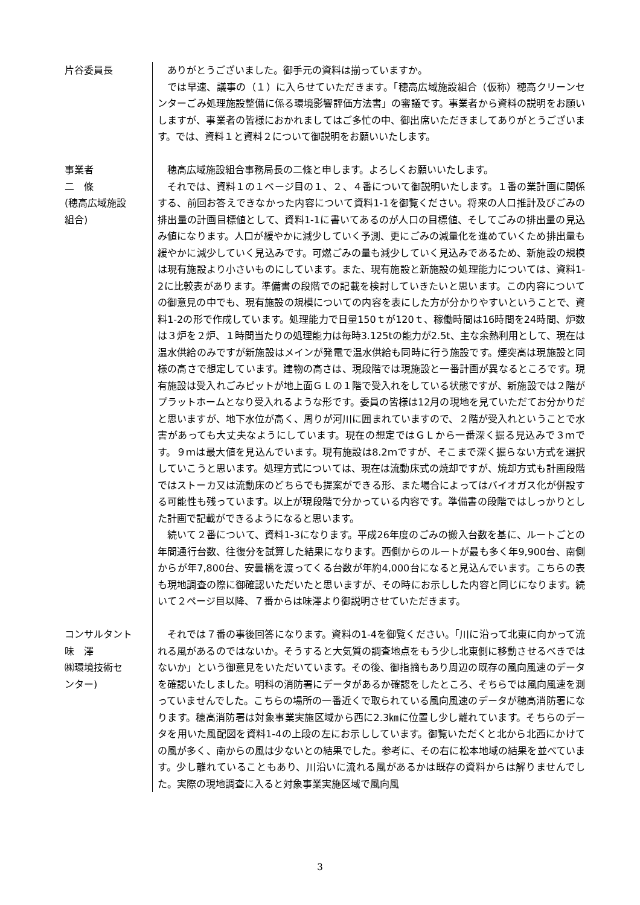片谷委員長 ありがとうございました。御手元の資料は揃っていますか。
では早速、議事の（１）に入らせていただきます。「穂高広域施設組合（仮称）穂高クリーンセンターごみ処理施設整備に係る環境影響評価方法書」の審議です。事業者から資料の説明をお願いしますが、事業者の皆様におかれましてはご多忙の中、御出席いただきましてありがとうございます。では、資料１と資料２について御説明をお願いいたします。
事業者
二　條
(穂高広域施設
組合)
穂高広域施設組合事務局長の二條と申します。よろしくお願いいたします。
それでは、資料１の１ページ目の１、２、４番について御説明いたします。１番の業計画に関係する、前回お答えできなかった内容について資料1-1を御覧ください。将来の人口推計及びごみの排出量の計画目標値として、資料1-1に書いてあるのが人口の目標値、そしてごみの排出量の見込み値になります。人口が緩やかに減少していく予測、更にごみの減量化を進めていくため排出量も緩やかに減少していく見込みです。可燃ごみの量も減少していく見込みであるため、新施設の規模は現有施設より小さいものにしています。また、現有施設と新施設の処理能力については、資料1-2に比較表があります。準備書の段階での記載を検討していきたいと思います。この内容についての御意見の中でも、現有施設の規模についての内容を表にした方が分かりやすいということで、資料1-2の形で作成しています。処理能力で日量150ｔが120ｔ、稼働時間は16時間を24時間、炉数は３炉を２炉、１時間当たりの処理能力は毎時3.125tの能力が2.5t、主な余熱利用として、現在は温水供給のみですが新施設はメインが発電で温水供給も同時に行う施設です。煙突高は現施設と同様の高さで想定しています。建物の高さは、現段階では現施設と一番計画が異なるところです。現有施設は受入れごみピットが地上面ＧＬの１階で受入れをしている状態ですが、新施設では２階がプラットホームとなり受入れるような形です。委員の皆様は12月の現地を見ていただてお分かりだと思いますが、地下水位が高く、周りが河川に囲まれていますので、２階が受入れということで水害があっても大丈夫なようにしています。現在の想定ではＧＬから一番深く掘る見込みで３ｍです。９ｍは最大値を見込んでいます。現有施設は8.2ｍですが、そこまで深く掘らない方式を選択していこうと思います。処理方式については、現在は流動床式の焼却ですが、焼却方式も計画段階ではストーカ又は流動床のどちらでも提案ができる形、また場合によってはバイオガス化が併設する可能性も残っています。以上が現段階で分かっている内容です。準備書の段階ではしっかりとした計画で記載ができるようになると思います。
続いて２番について、資料1-3になります。平成26年度のごみの搬入台数を基に、ルートごとの年間通行台数、往復分を試算した結果になります。西側からのルートが最も多く年9,900台、南側からが年7,800台、安曇橋を渡ってくる台数が年約4,000台になると見込んでいます。こちらの表も現地調査の際に御確認いただいたと思いますが、その時にお示しした内容と同じになります。続いて２ページ目以降、７番からは味澤より御説明させていただきます。
コンサルタント
味　澤
㈱環境技術セ
ンター)
それでは７番の事後回答になります。資料の1-4を御覧ください。「川に沿って北東に向かって流れる風があるのではないか。そうすると大気質の調査地点をもう少し北東側に移動させるべきではないか」という御意見をいただいています。その後、御指摘もあり周辺の既存の風向風速のデータを確認いたしました。明科の消防署にデータがあるか確認をしたところ、そちらでは風向風速を測っていませんでした。こちらの場所の一番近くで取られている風向風速のデータが穂高消防署になります。穂高消防署は対象事業実施区域から西に2.3㎞に位置し少し離れています。そちらのデータを用いた風配図を資料1-4の上段の左にお示ししています。御覧いただくと北から北西にかけての風が多く、南からの風は少ないとの結果でした。参考に、その右に松本地域の結果を並べています。少し離れていることもあり、川沿いに流れる風があるかは既存の資料からは解りませんでした。実際の現地調査に入ると対象事業実施区域で風向風
3